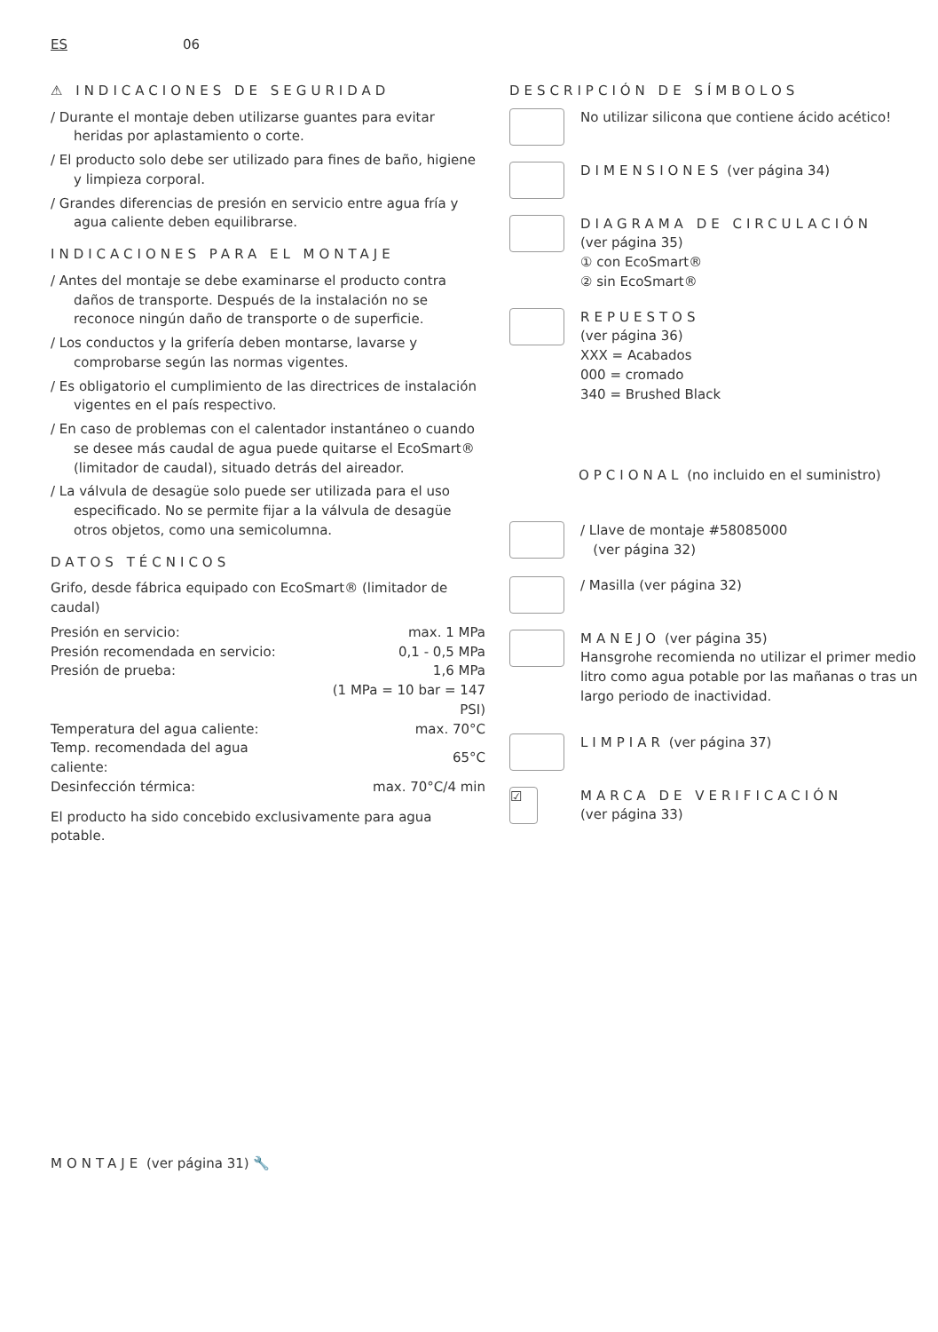ES 06
⚠ INDICACIONES DE SEGURIDAD
/ Durante el montaje deben utilizarse guantes para evitar heridas por aplastamiento o corte.
/ El producto solo debe ser utilizado para fines de baño, higiene y limpieza corporal.
/ Grandes diferencias de presión en servicio entre agua fría y agua caliente deben equilibrarse.
INDICACIONES PARA EL MONTAJE
/ Antes del montaje se debe examinarse el producto contra daños de transporte. Después de la instalación no se reconoce ningún daño de transporte o de superficie.
/ Los conductos y la grifería deben montarse, lavarse y comprobarse según las normas vigentes.
/ Es obligatorio el cumplimiento de las directrices de instalación vigentes en el país respectivo.
/ En caso de problemas con el calentador instantáneo o cuando se desee más caudal de agua puede quitarse el EcoSmart® (limitador de caudal), situado detrás del aireador.
/ La válvula de desagüe solo puede ser utilizada para el uso especificado. No se permite fijar a la válvula de desagüe otros objetos, como una semicolumna.
DATOS TÉCNICOS
Grifo, desde fábrica equipado con EcoSmart® (limitador de caudal)
| Presión en servicio: | max. 1 MPa |
| Presión recomendada en servicio: | 0,1 - 0,5 MPa |
| Presión de prueba: | 1,6 MPa |
| | (1 MPa = 10 bar = 147 PSI) |
| Temperatura del agua caliente: | max. 70°C |
| Temp. recomendada del agua caliente: | 65°C |
| Desinfección térmica: | max. 70°C/4 min |
El producto ha sido concebido exclusivamente para agua potable.
DESCRIPCIÓN DE SÍMBOLOS
No utilizar silicona que contiene ácido acético!
DIMENSIONES (ver página 34)
DIAGRAMA DE CIRCULACIÓN
(ver página 35)
① con EcoSmart®
② sin EcoSmart®
REPUESTOS
(ver página 36)
XXX = Acabados
000 = cromado
340 = Brushed Black
OPCIONAL (no incluido en el suministro)
/ Llave de montaje #58085000
(ver página 32)
/ Masilla (ver página 32)
MANEJO (ver página 35)
Hansgrohe recomienda no utilizar el primer medio litro como agua potable por las mañanas o tras un largo periodo de inactividad.
LIMPIAR (ver página 37)
☑
MARCA DE VERIFICACIÓN
(ver página 33)
MONTAJE (ver página 31) 🔧